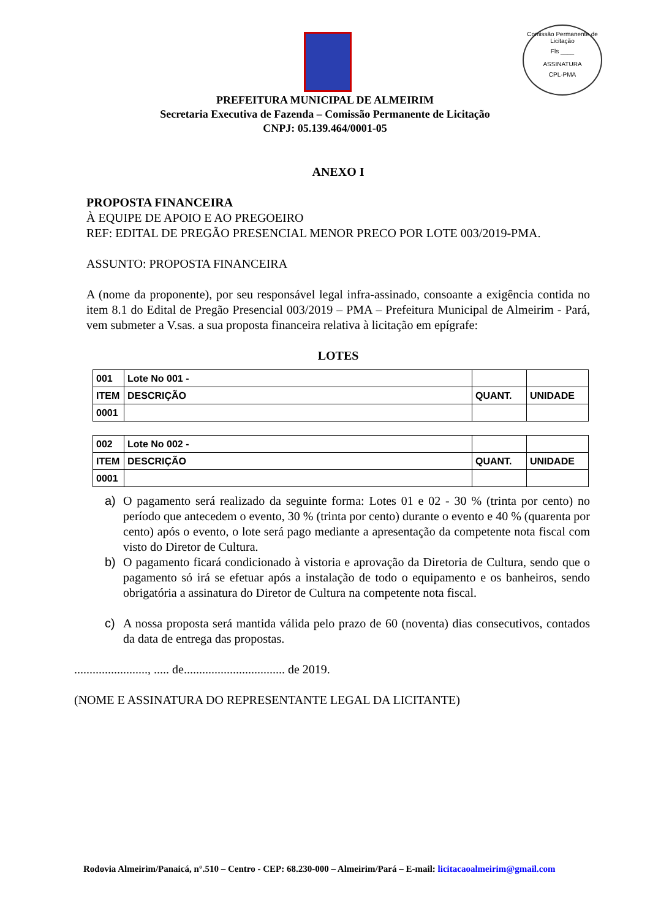Comissão Permanente de Licitação
Fls ____
ASSINATURA
CPL-PMA
PREFEITURA MUNICIPAL DE ALMEIRIM
Secretaria Executiva de Fazenda – Comissão Permanente de Licitação
CNPJ: 05.139.464/0001-05
ANEXO I
PROPOSTA FINANCEIRA
À EQUIPE DE APOIO E AO PREGOEIRO
REF: EDITAL DE PREGÃO PRESENCIAL MENOR PRECO POR LOTE 003/2019-PMA.
ASSUNTO: PROPOSTA FINANCEIRA
A (nome da proponente), por seu responsável legal infra-assinado, consoante a exigência contida no item 8.1 do Edital de Pregão Presencial 003/2019 – PMA – Prefeitura Municipal de Almeirim - Pará, vem submeter a V.sas. a sua proposta financeira relativa à licitação em epígrafe:
LOTES
| 001 | Lote No 001 - | | |
| ITEM | DESCRIÇÃO | QUANT. | UNIDADE |
| 0001 | | | |
| 002 | Lote No 002 - | | |
| ITEM | DESCRIÇÃO | QUANT. | UNIDADE |
| 0001 | | | |
a) O pagamento será realizado da seguinte forma: Lotes 01 e 02 - 30 % (trinta por cento) no período que antecedem o evento, 30 % (trinta por cento) durante o evento e 40 % (quarenta por cento) após o evento, o lote será pago mediante a apresentação da competente nota fiscal com visto do Diretor de Cultura.
b) O pagamento ficará condicionado à vistoria e aprovação da Diretoria de Cultura, sendo que o pagamento só irá se efetuar após a instalação de todo o equipamento e os banheiros, sendo obrigatória a assinatura do Diretor de Cultura na competente nota fiscal.
c) A nossa proposta será mantida válida pelo prazo de 60 (noventa) dias consecutivos, contados da data de entrega das propostas.
........................, ..... de................................. de 2019.
(NOME E ASSINATURA DO REPRESENTANTE LEGAL DA LICITANTE)
Rodovia Almeirim/Panaicá, n°.510 – Centro - CEP: 68.230-000 – Almeirim/Pará – E-mail: licitacaoalmeirim@gmail.com